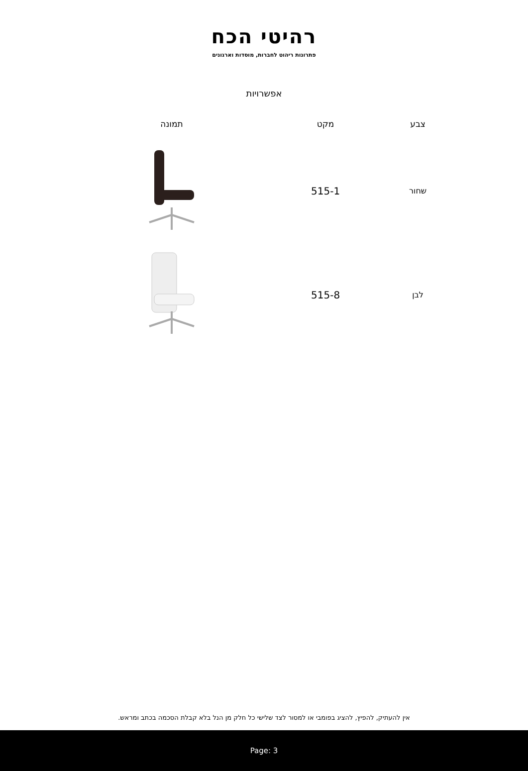רהיטי הכח
פתרונות ריהוט לחברות, מוסדות וארגונים
אפשרויות
| צבע | מקט | תמונה |
| --- | --- | --- |
| שחור | 515-1 | |
| לבן | 515-8 | |
אין להעתיק, להפיץ, להציג בפומבי או למסור לצד שלישי כל חלק מן הנל בלא קבלת הסכמה בכתב ומראש.
Page: 3